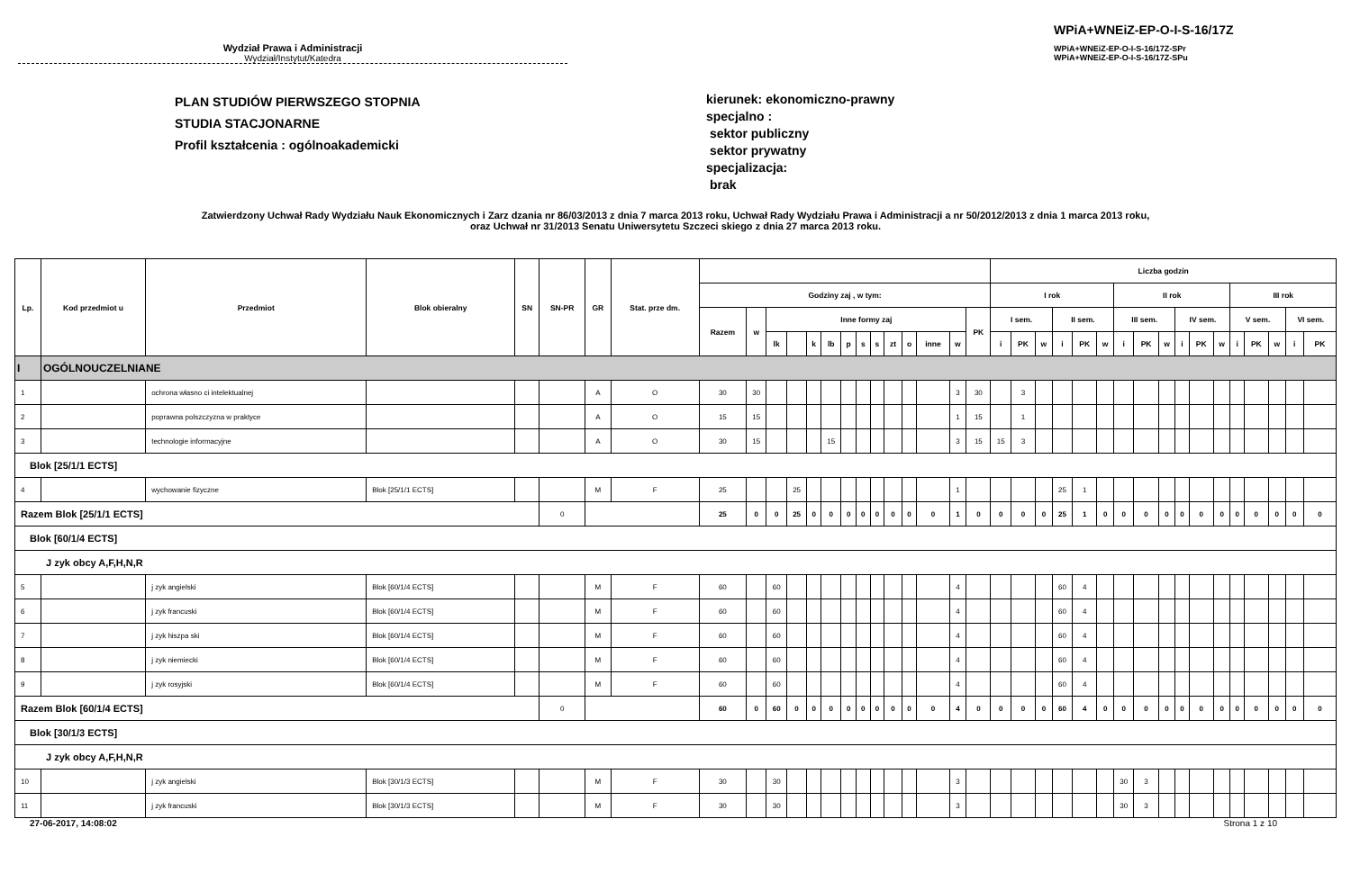Wydział Prawa i Administracji
Wydział/Instytut/Katedra
WPiA+WNEiZ-EP-O-I-S-16/17Z
WPiA+WNEiZ-EP-O-I-S-16/17Z-SPr
WPiA+WNEiZ-EP-O-I-S-16/17Z-SPu
PLAN STUDIÓW PIERWSZEGO STOPNIA
STUDIA STACJONARNE
Profil kształcenia : ogólnoakademicki
kierunek: ekonomiczno-prawny
specjalno :
sektor publiczny
sektor prywatny
specjalizacja:
brak
Zatwierdzony Uchwał Rady Wydziału Nauk Ekonomicznych i Zarz dzania nr 86/03/2013 z dnia 7 marca 2013 roku, Uchwał Rady Wydziału Prawa i Administracji a nr 50/2012/2013 z dnia 1 marca 2013 roku,
oraz Uchwał nr 31/2013 Senatu Uniwersytetu Szczeci skiego z dnia 27 marca 2013 roku.
| Lp. | Kod przedmiot u | Przedmiot | Blok obieralny | SN | SN-PR | GR | Stat. prze dm. | | | | | | | | | | | | | | | Liczba godzin | | | | | | | | | | | | | | | | |
| --- | --- | --- | --- | --- | --- | --- | --- | --- | --- | --- | --- | --- | --- | --- | --- | --- | --- | --- | --- | --- | --- | --- | --- | --- | --- | --- | --- | --- | --- | --- | --- | --- | --- | --- | --- | --- | --- | --- |
| | | | | | | | | Godziny zaj , w tym: | | | | | | | | | | | | | | I rok | | | | | | II rok | | | | | | III rok | | | | |
| | | | | | | | | Razem | w | Inne formy zaj | | | | | | | | | | | PK | I sem. | | | II sem. | | | III sem. | | | IV sem. | | | V sem. | | | VI sem. | |
| | | | | | | | | | | lk | | k | lb | p | s | s | zt | o | inne | w | | i | PK | w | i | PK | w | i | PK | w | i | PK | w | i | PK | w | i | PK |
| I | OGÓLNOUCZELNIANE | | | | | | | | | | | | | | | | | | | | | | | | | | | | | | | | | | | | | |
| 1 | | ochrona własno ci intelektualnej | | | | A | O | 30 | 30 | | | | | | | | | | | 3 | 30 | | 3 | | | | | | | | | | | | | | | |
| 2 | | poprawna polszczyzna w praktyce | | | | A | O | 15 | 15 | | | | | | | | | | | 1 | 15 | | 1 | | | | | | | | | | | | | | | |
| 3 | | technologie informacyjne | | | | A | O | 30 | 15 | | | | 15 | | | | | | | 3 | 15 | 15 | 3 | | | | | | | | | | | | | | | |
| Blok [25/1/1 ECTS] | | | | | | | | | | | | | | | | | | | | | | | | | | | | | | | | | | | | | | |
| 4 | | wychowanie fizyczne | Blok [25/1/1 ECTS] | | | M | F | 25 | | | 25 | | | | | | | | | 1 | | | | | 25 | 1 | | | | | | | | | | | | |
| Razem Blok [25/1/1 ECTS] | | | | | 0 | | | 25 | 0 | 0 | 25 | 0 | 0 | 0 | 0 | 0 | 0 | 0 | 0 | 1 | 0 | 0 | 0 | 0 | 25 | 1 | 0 | 0 | 0 | 0 | 0 | 0 | 0 | 0 | 0 | 0 | 0 | 0 |
| Blok [60/1/4 ECTS] | | | | | | | | | | | | | | | | | | | | | | | | | | | | | | | | | | | | | | |
| J zyk obcy A,F,H,N,R | | | | | | | | | | | | | | | | | | | | | | | | | | | | | | | | | | | | | | |
| 5 | | j zyk angielski | Blok [60/1/4 ECTS] | | | M | F | 60 | | 60 | | | | | | | | | | 4 | | | | | 60 | 4 | | | | | | | | | | | | |
| 6 | | j zyk francuski | Blok [60/1/4 ECTS] | | | M | F | 60 | | 60 | | | | | | | | | | 4 | | | | | 60 | 4 | | | | | | | | | | | | |
| 7 | | j zyk hiszpa ski | Blok [60/1/4 ECTS] | | | M | F | 60 | | 60 | | | | | | | | | | 4 | | | | | 60 | 4 | | | | | | | | | | | | |
| 8 | | j zyk niemiecki | Blok [60/1/4 ECTS] | | | M | F | 60 | | 60 | | | | | | | | | | 4 | | | | | 60 | 4 | | | | | | | | | | | | |
| 9 | | j zyk rosyjski | Blok [60/1/4 ECTS] | | | M | F | 60 | | 60 | | | | | | | | | | 4 | | | | | 60 | 4 | | | | | | | | | | | | |
| Razem Blok [60/1/4 ECTS] | | | | | 0 | | | 60 | 0 | 60 | 0 | 0 | 0 | 0 | 0 | 0 | 0 | 0 | 0 | 4 | 0 | 0 | 0 | 0 | 60 | 4 | 0 | 0 | 0 | 0 | 0 | 0 | 0 | 0 | 0 | 0 | 0 | 0 |
| Blok [30/1/3 ECTS] | | | | | | | | | | | | | | | | | | | | | | | | | | | | | | | | | | | | | | |
| J zyk obcy A,F,H,N,R | | | | | | | | | | | | | | | | | | | | | | | | | | | | | | | | | | | | | | |
| 10 | | j zyk angielski | Blok [30/1/3 ECTS] | | | M | F | 30 | | 30 | | | | | | | | | | 3 | | | | | | | | 30 | 3 | | | | | | | | | |
| 11 | | j zyk francuski | Blok [30/1/3 ECTS] | | | M | F | 30 | | 30 | | | | | | | | | | 3 | | | | | | | | 30 | 3 | | | | | | | | | |
27-06-2017, 14:08:02 Strona 1 z 10